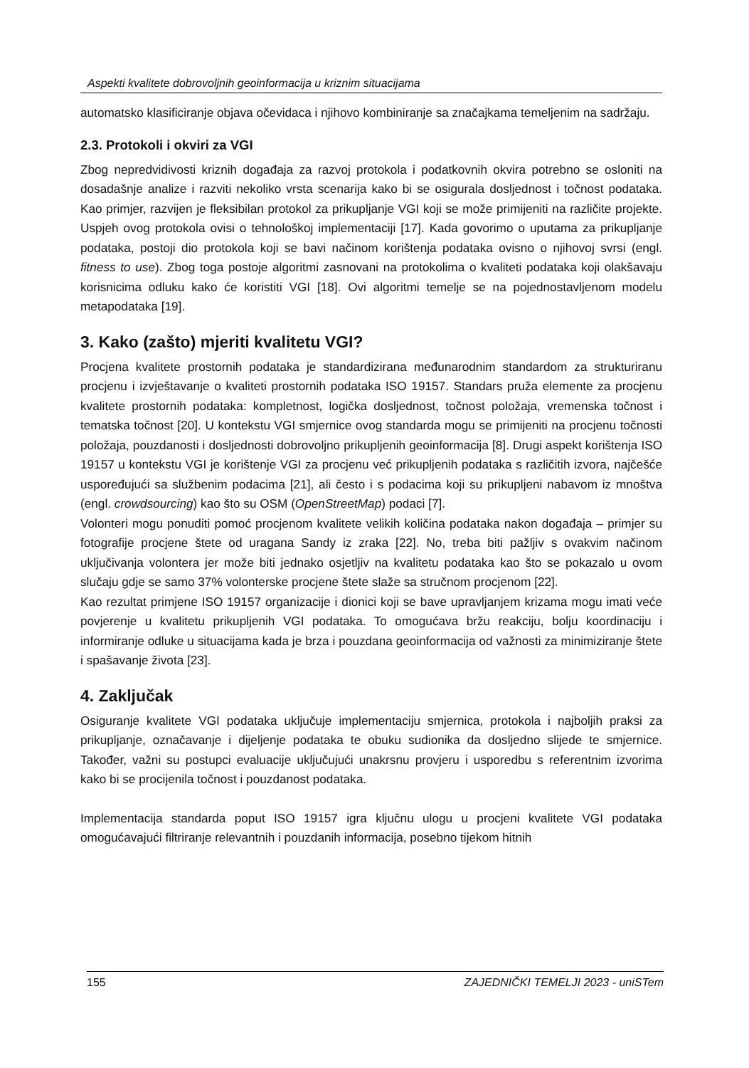Aspekti kvalitete dobrovoljnih geoinformacija u kriznim situacijama
automatsko klasificiranje objava očevidaca i njihovo kombiniranje sa značajkama temeljenim na sadržaju.
2.3. Protokoli i okviri za VGI
Zbog nepredvidivosti kriznih događaja za razvoj protokola i podatkovnih okvira potrebno se osloniti na dosadašnje analize i razviti nekoliko vrsta scenarija kako bi se osigurala dosljednost i točnost podataka. Kao primjer, razvijen je fleksibilan protokol za prikupljanje VGI koji se može primijeniti na različite projekte. Uspjeh ovog protokola ovisi o tehnološkoj implementaciji [17]. Kada govorimo o uputama za prikupljanje podataka, postoji dio protokola koji se bavi načinom korištenja podataka ovisno o njihovoj svrsi (engl. fitness to use). Zbog toga postoje algoritmi zasnovani na protokolima o kvaliteti podataka koji olakšavaju korisnicima odluku kako će koristiti VGI [18]. Ovi algoritmi temelje se na pojednostavljenom modelu metapodataka [19].
3. Kako (zašto) mjeriti kvalitetu VGI?
Procjena kvalitete prostornih podataka je standardizirana međunarodnim standardom za strukturiranu procjenu i izvještavanje o kvaliteti prostornih podataka ISO 19157. Standars pruža elemente za procjenu kvalitete prostornih podataka: kompletnost, logička dosljednost, točnost položaja, vremenska točnost i tematska točnost [20]. U kontekstu VGI smjernice ovog standarda mogu se primijeniti na procjenu točnosti položaja, pouzdanosti i dosljednosti dobrovoljno prikupljenih geoinformacija [8]. Drugi aspekt korištenja ISO 19157 u kontekstu VGI je korištenje VGI za procjenu već prikupljenih podataka s različitih izvora, najčešće uspoređujući sa službenim podacima [21], ali često i s podacima koji su prikupljeni nabavom iz mnoštva (engl. crowdsourcing) kao što su OSM (OpenStreetMap) podaci [7].
Volonteri mogu ponuditi pomoć procjenom kvalitete velikih količina podataka nakon događaja – primjer su fotografije procjene štete od uragana Sandy iz zraka [22]. No, treba biti pažljiv s ovakvim načinom uključivanja volontera jer može biti jednako osjetljiv na kvalitetu podataka kao što se pokazalo u ovom slučaju gdje se samo 37% volonterske procjene štete slaže sa stručnom procjenom [22].
Kao rezultat primjene ISO 19157 organizacije i dionici koji se bave upravljanjem krizama mogu imati veće povjerenje u kvalitetu prikupljenih VGI podataka. To omogućava bržu reakciju, bolju koordinaciju i informiranje odluke u situacijama kada je brza i pouzdana geoinformacija od važnosti za minimiziranje štete i spašavanje života [23].
4. Zaključak
Osiguranje kvalitete VGI podataka uključuje implementaciju smjernica, protokola i najboljih praksi za prikupljanje, označavanje i dijeljenje podataka te obuku sudionika da dosljedno slijede te smjernice. Također, važni su postupci evaluacije uključujući unakrsnu provjeru i usporedbu s referentnim izvorima kako bi se procijenila točnost i pouzdanost podataka.
Implementacija standarda poput ISO 19157 igra ključnu ulogu u procjeni kvalitete VGI podataka omogućavajući filtriranje relevantnih i pouzdanih informacija, posebno tijekom hitnih
155 ZAJEDNIČKI TEMELJI 2023 - uniSTem